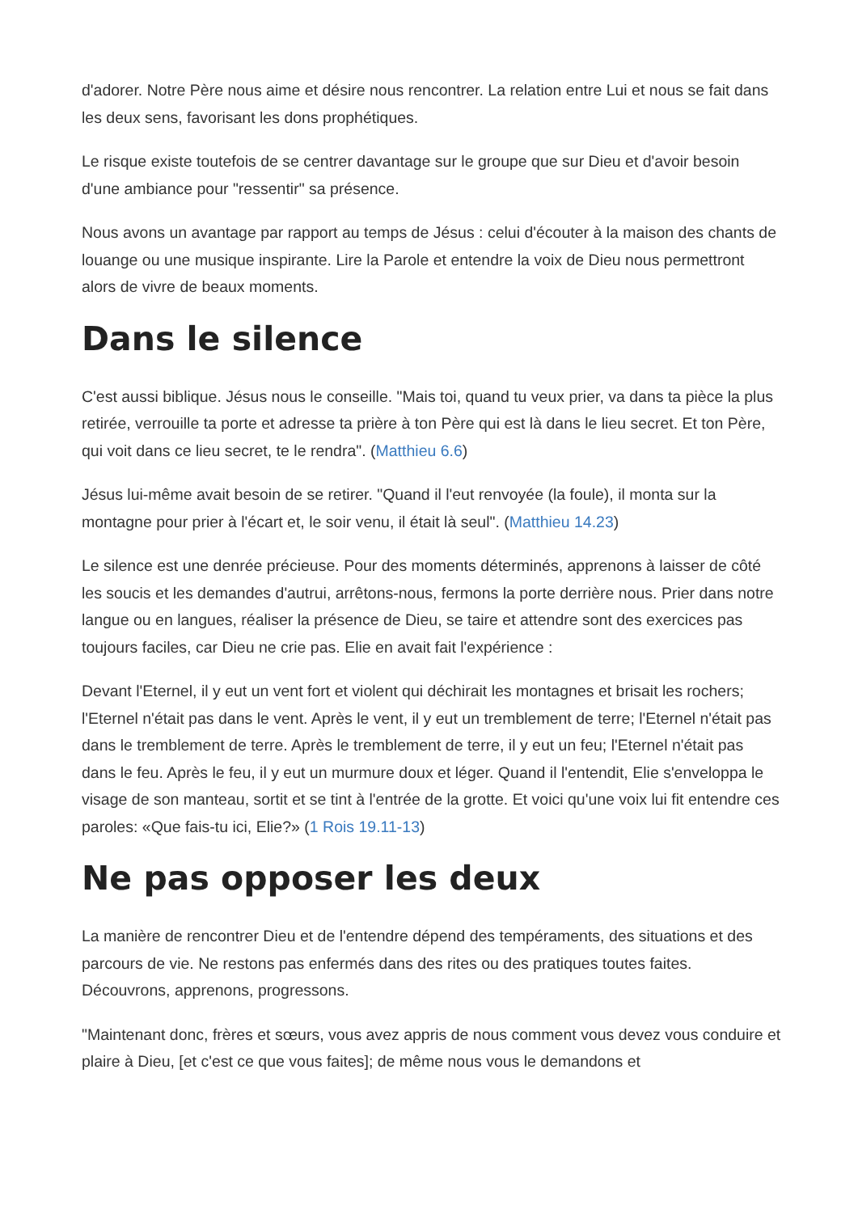d'adorer. Notre Père nous aime et désire nous rencontrer. La relation entre Lui et nous se fait dans les deux sens, favorisant les dons prophétiques.
Le risque existe toutefois de se centrer davantage sur le groupe que sur Dieu et d'avoir besoin d'une ambiance pour "ressentir" sa présence.
Nous avons un avantage par rapport au temps de Jésus : celui d'écouter à la maison des chants de louange ou une musique inspirante. Lire la Parole et entendre la voix de Dieu nous permettront alors de vivre de beaux moments.
Dans le silence
C'est aussi biblique. Jésus nous le conseille. "Mais toi, quand tu veux prier, va dans ta pièce la plus retirée, verrouille ta porte et adresse ta prière à ton Père qui est là dans le lieu secret. Et ton Père, qui voit dans ce lieu secret, te le rendra". (Matthieu 6.6)
Jésus lui-même avait besoin de se retirer. "Quand il l'eut renvoyée (la foule), il monta sur la montagne pour prier à l'écart et, le soir venu, il était là seul". (Matthieu 14.23)
Le silence est une denrée précieuse. Pour des moments déterminés, apprenons à laisser de côté les soucis et les demandes d'autrui, arrêtons-nous, fermons la porte derrière nous. Prier dans notre langue ou en langues, réaliser la présence de Dieu, se taire et attendre sont des exercices pas toujours faciles, car Dieu ne crie pas. Elie en avait fait l'expérience :
Devant l'Eternel, il y eut un vent fort et violent qui déchirait les montagnes et brisait les rochers; l'Eternel n'était pas dans le vent. Après le vent, il y eut un tremblement de terre; l'Eternel n'était pas dans le tremblement de terre. Après le tremblement de terre, il y eut un feu; l'Eternel n'était pas dans le feu. Après le feu, il y eut un murmure doux et léger. Quand il l'entendit, Elie s'enveloppa le visage de son manteau, sortit et se tint à l'entrée de la grotte. Et voici qu'une voix lui fit entendre ces paroles: «Que fais-tu ici, Elie?» (1 Rois 19.11-13)
Ne pas opposer les deux
La manière de rencontrer Dieu et de l'entendre dépend des tempéraments, des situations et des parcours de vie. Ne restons pas enfermés dans des rites ou des pratiques toutes faites. Découvrons, apprenons, progressons.
"Maintenant donc, frères et sœurs, vous avez appris de nous comment vous devez vous conduire et plaire à Dieu, [et c'est ce que vous faites]; de même nous vous le demandons et